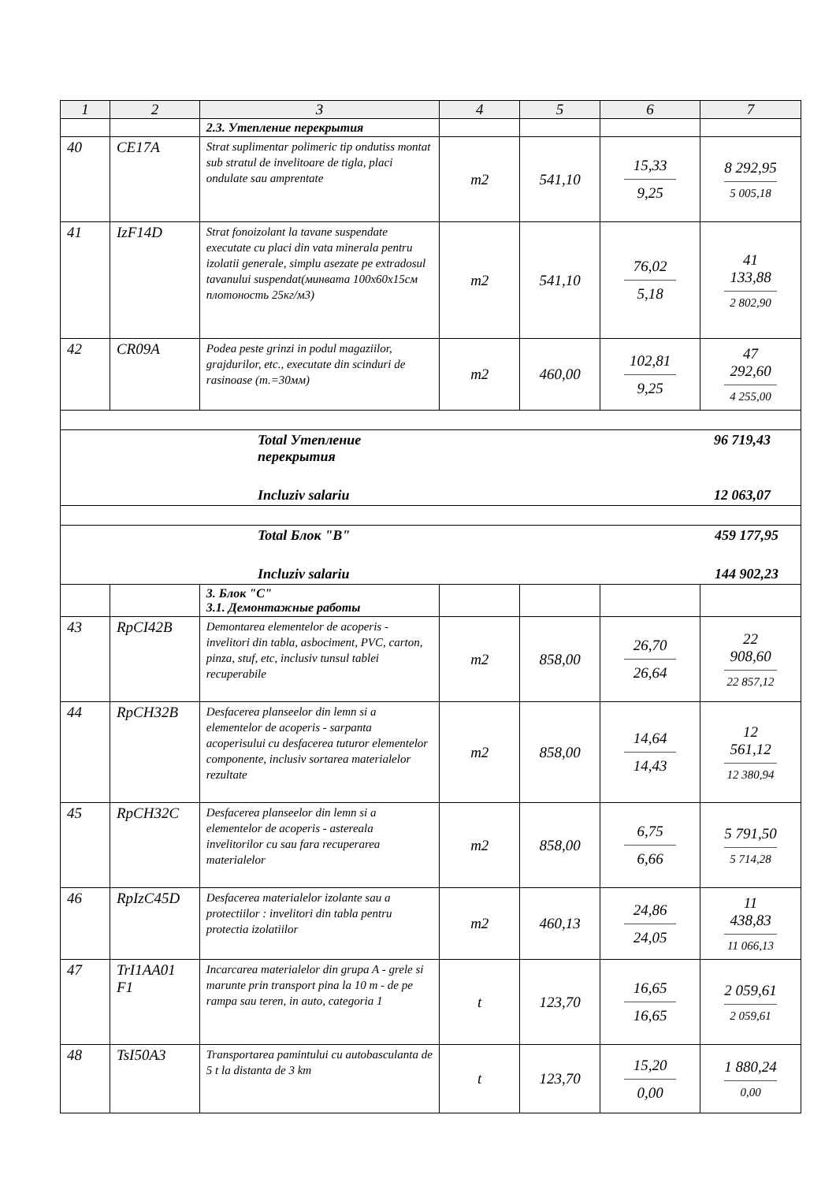| 1 | 2 | 3 | 4 | 5 | 6 | 7 |
| --- | --- | --- | --- | --- | --- | --- |
| | | 2.3. Утепление перекрытия | | | | |
| 40 | CE17A | Strat suplimentar polimeric tip ondutiss montat sub stratul de invelitoare de tigla, placi ondulate sau amprentate | m2 | 541,10 | 15,33 9,25 | 8 292,95 5 005,18 |
| 41 | IzF14D | Strat fonoizolant la tavane suspendate executate cu placi din vata minerala pentru izolatii generale, simplu asezate pe extradosul tavanului suspendat(минвата 100x60x15см плотоность 25кг/м3) | m2 | 541,10 | 76,02 5,18 | 41 133,88 2 802,90 |
| 42 | CR09A | Podea peste grinzi in podul magaziilor, grajdurilor, etc., executate din scinduri de rasinoase (т.=30мм) | m2 | 460,00 | 102,81 9,25 | 47 292,60 4 255,00 |
| Total Утепление перекрытия 96 719,43 Incluziv salariu 12 063,07 | | | | | | |
| Total Блок "В" 459 177,95 Incluziv salariu 144 902,23 | | | | | | |
| | | 3. Блок "С" 3.1. Демонтажные работы | | | | |
| 43 | RpCI42B | Demontarea elementelor de acoperis - invelitori din tabla, asbociment, PVC, carton, pinza, stuf, etc, inclusiv tunsul tablei recuperabile | m2 | 858,00 | 26,70 26,64 | 22 908,60 22 857,12 |
| 44 | RpCH32B | Desfacerea planseelor din lemn si a elementelor de acoperis - sarpanta acoperisului cu desfacerea tuturor elementelor componente, inclusiv sortarea materialelor rezultate | m2 | 858,00 | 14,64 14,43 | 12 561,12 12 380,94 |
| 45 | RpCH32C | Desfacerea planseelor din lemn si a elementelor de acoperis - astereala invelitorilor cu sau fara recuperarea materialelor | m2 | 858,00 | 6,75 6,66 | 5 791,50 5 714,28 |
| 46 | RpIzC45D | Desfacerea materialelor izolante sau a protectiilor : invelitori din tabla pentru protectia izolatiilor | m2 | 460,13 | 24,86 24,05 | 11 438,83 11 066,13 |
| 47 | TrI1AA01 F1 | Incarcarea materialelor din grupa A - grele si marunte prin transport pina la 10 m - de pe rampa sau teren, in auto, categoria 1 | t | 123,70 | 16,65 16,65 | 2 059,61 2 059,61 |
| 48 | TsI50A3 | Transportarea pamintului cu autobasculanta de 5 t la distanta de 3 km | t | 123,70 | 15,20 0,00 | 1 880,24 0,00 |